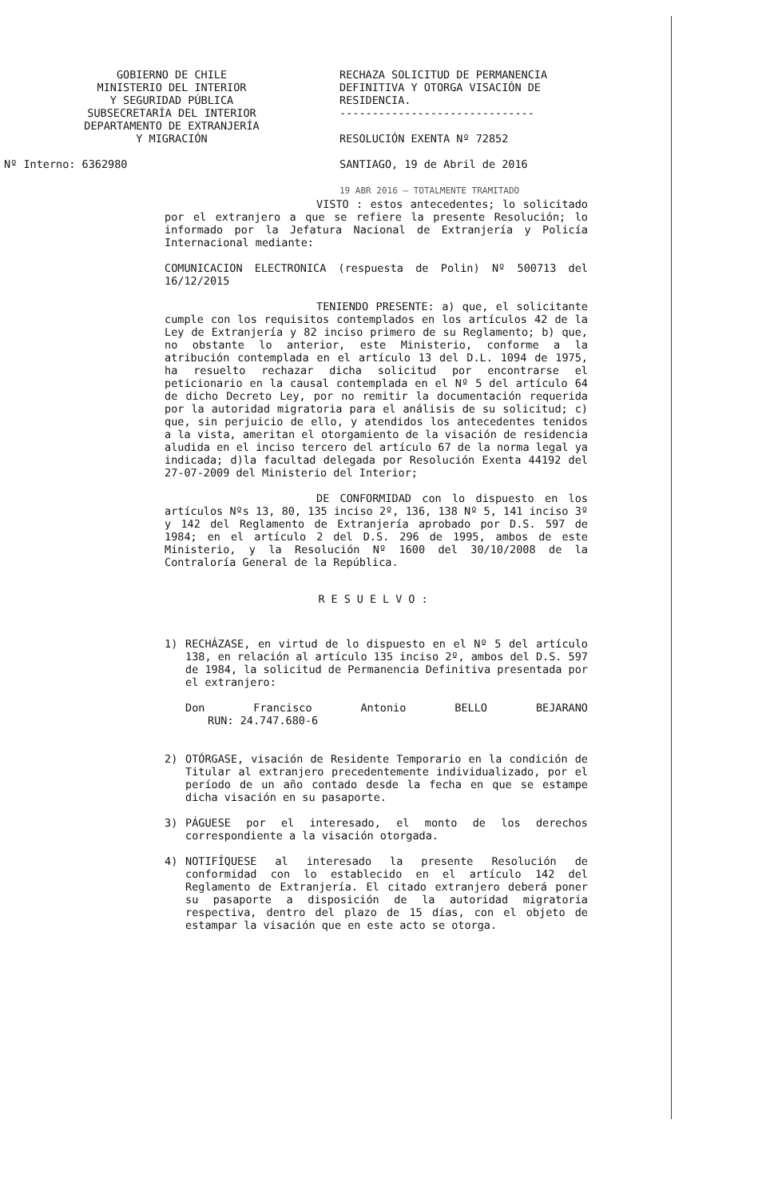GOBIERNO DE CHILE
MINISTERIO DEL INTERIOR
Y SEGURIDAD PÚBLICA
SUBSECRETARÍA DEL INTERIOR
DEPARTAMENTO DE EXTRANJERÍA
Y MIGRACIÓN
Nº Interno: 6362980
RECHAZA SOLICITUD DE PERMANENCIA DEFINITIVA Y OTORGA VISACIÓN DE RESIDENCIA.
------------------------------
RESOLUCIÓN EXENTA Nº 72852
SANTIAGO, 19 de Abril de 2016
19 ABR 2016 — TOTALMENTE TRAMITADO
VISTO : estos antecedentes; lo solicitado por el extranjero a que se refiere la presente Resolución; lo informado por la Jefatura Nacional de Extranjería y Policía Internacional mediante:
COMUNICACION ELECTRONICA (respuesta de Polin) Nº 500713 del 16/12/2015
TENIENDO PRESENTE: a) que, el solicitante cumple con los requisitos contemplados en los artículos 42 de la Ley de Extranjería y 82 inciso primero de su Reglamento; b) que, no obstante lo anterior, este Ministerio, conforme a la atribución contemplada en el artículo 13 del D.L. 1094 de 1975, ha resuelto rechazar dicha solicitud por encontrarse el peticionario en la causal contemplada en el Nº 5 del artículo 64 de dicho Decreto Ley, por no remitir la documentación requerida por la autoridad migratoria para el análisis de su solicitud; c) que, sin perjuicio de ello, y atendidos los antecedentes tenidos a la vista, ameritan el otorgamiento de la visación de residencia aludida en el inciso tercero del artículo 67 de la norma legal ya indicada; d)la facultad delegada por Resolución Exenta 44192 del 27-07-2009 del Ministerio del Interior;
DE CONFORMIDAD con lo dispuesto en los artículos Nºs 13, 80, 135 inciso 2º, 136, 138 Nº 5, 141 inciso 3º y 142 del Reglamento de Extranjería aprobado por D.S. 597 de 1984; en el artículo 2 del D.S. 296 de 1995, ambos de este Ministerio, y la Resolución Nº 1600 del 30/10/2008 de la Contraloría General de la República.
RESUELVO:
1) RECHÁZASE, en virtud de lo dispuesto en el Nº 5 del artículo 138, en relación al artículo 135 inciso 2º, ambos del D.S. 597 de 1984, la solicitud de Permanencia Definitiva presentada por el extranjero:
Don Francisco Antonio BELLO BEJARANO
RUN: 24.747.680-6
2) OTÓRGASE, visación de Residente Temporario en la condición de Titular al extranjero precedentemente individualizado, por el período de un año contado desde la fecha en que se estampe dicha visación en su pasaporte.
3) PÁGUESE por el interesado, el monto de los derechos correspondiente a la visación otorgada.
4) NOTIFÍQUESE al interesado la presente Resolución de conformidad con lo establecido en el artículo 142 del Reglamento de Extranjería. El citado extranjero deberá poner su pasaporte a disposición de la autoridad migratoria respectiva, dentro del plazo de 15 días, con el objeto de estampar la visación que en este acto se otorga.